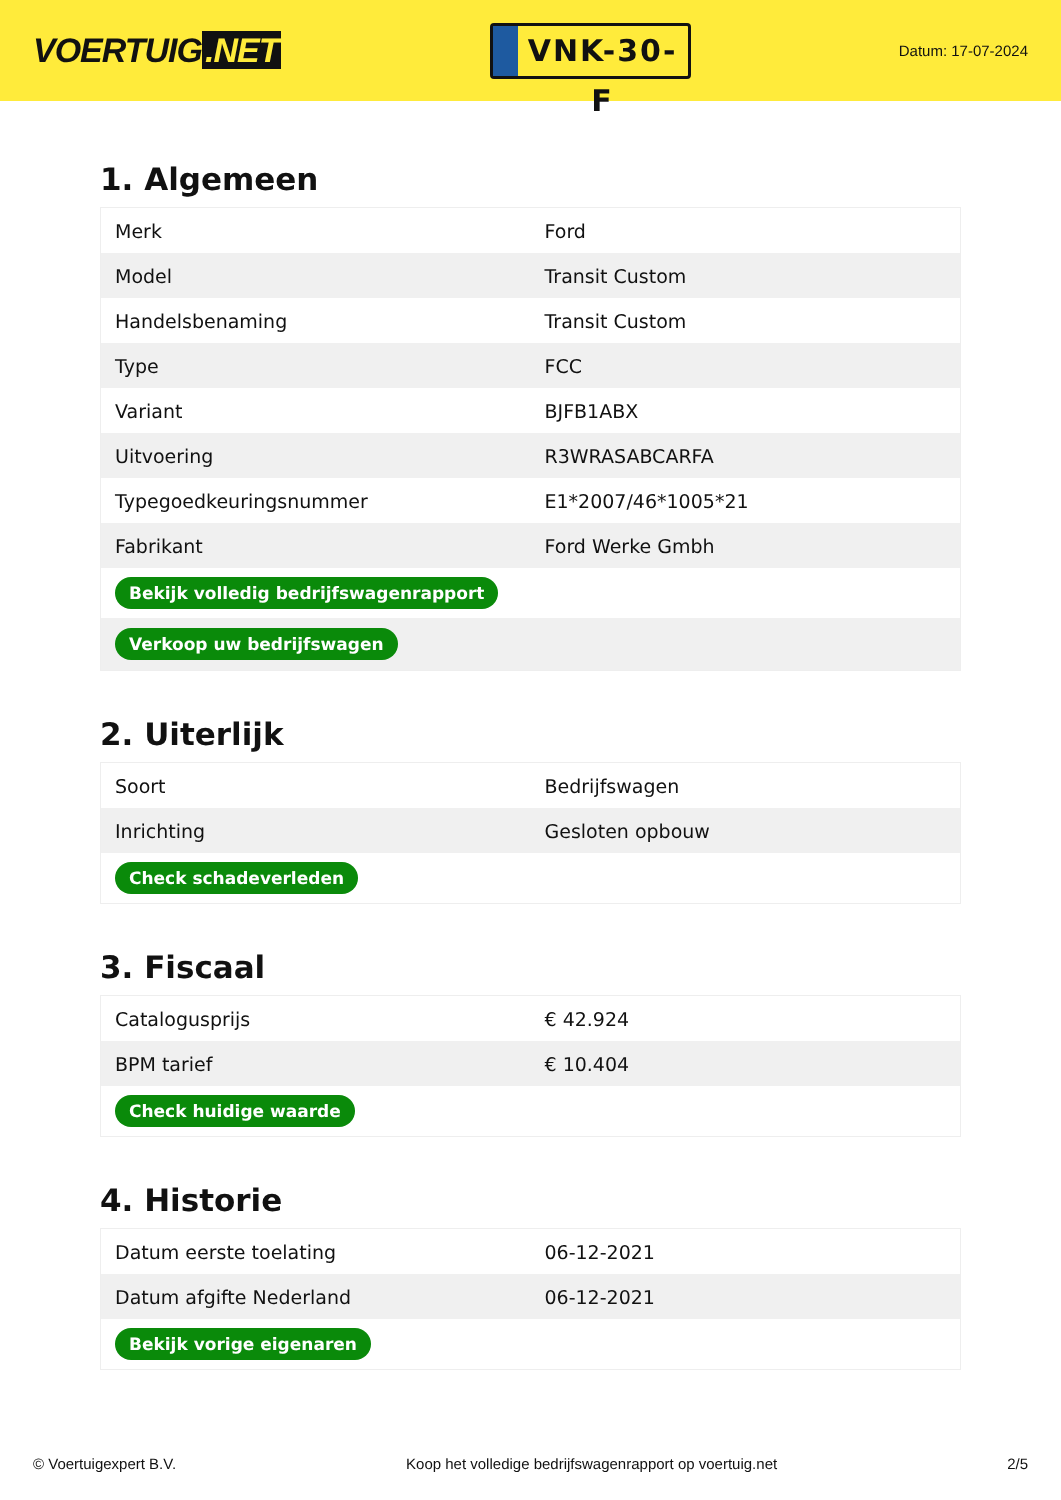VOERTUIG.NET
VNK-30-F
Datum: 17-07-2024
1. Algemeen
| Merk | Ford |
| Model | Transit Custom |
| Handelsbenaming | Transit Custom |
| Type | FCC |
| Variant | BJFB1ABX |
| Uitvoering | R3WRASABCARFA |
| Typegoedkeuringsnummer | E1*2007/46*1005*21 |
| Fabrikant | Ford Werke Gmbh |
| Bekijk volledig bedrijfswagenrapport | |
| Verkoop uw bedrijfswagen | |
2. Uiterlijk
| Soort | Bedrijfswagen |
| Inrichting | Gesloten opbouw |
| Check schadeverleden | |
3. Fiscaal
| Catalogusprijs | € 42.924 |
| BPM tarief | € 10.404 |
| Check huidige waarde | |
4. Historie
| Datum eerste toelating | 06-12-2021 |
| Datum afgifte Nederland | 06-12-2021 |
| Bekijk vorige eigenaren | |
© Voertuigexpert B.V. Koop het volledige bedrijfswagenrapport op voertuig.net 2/5